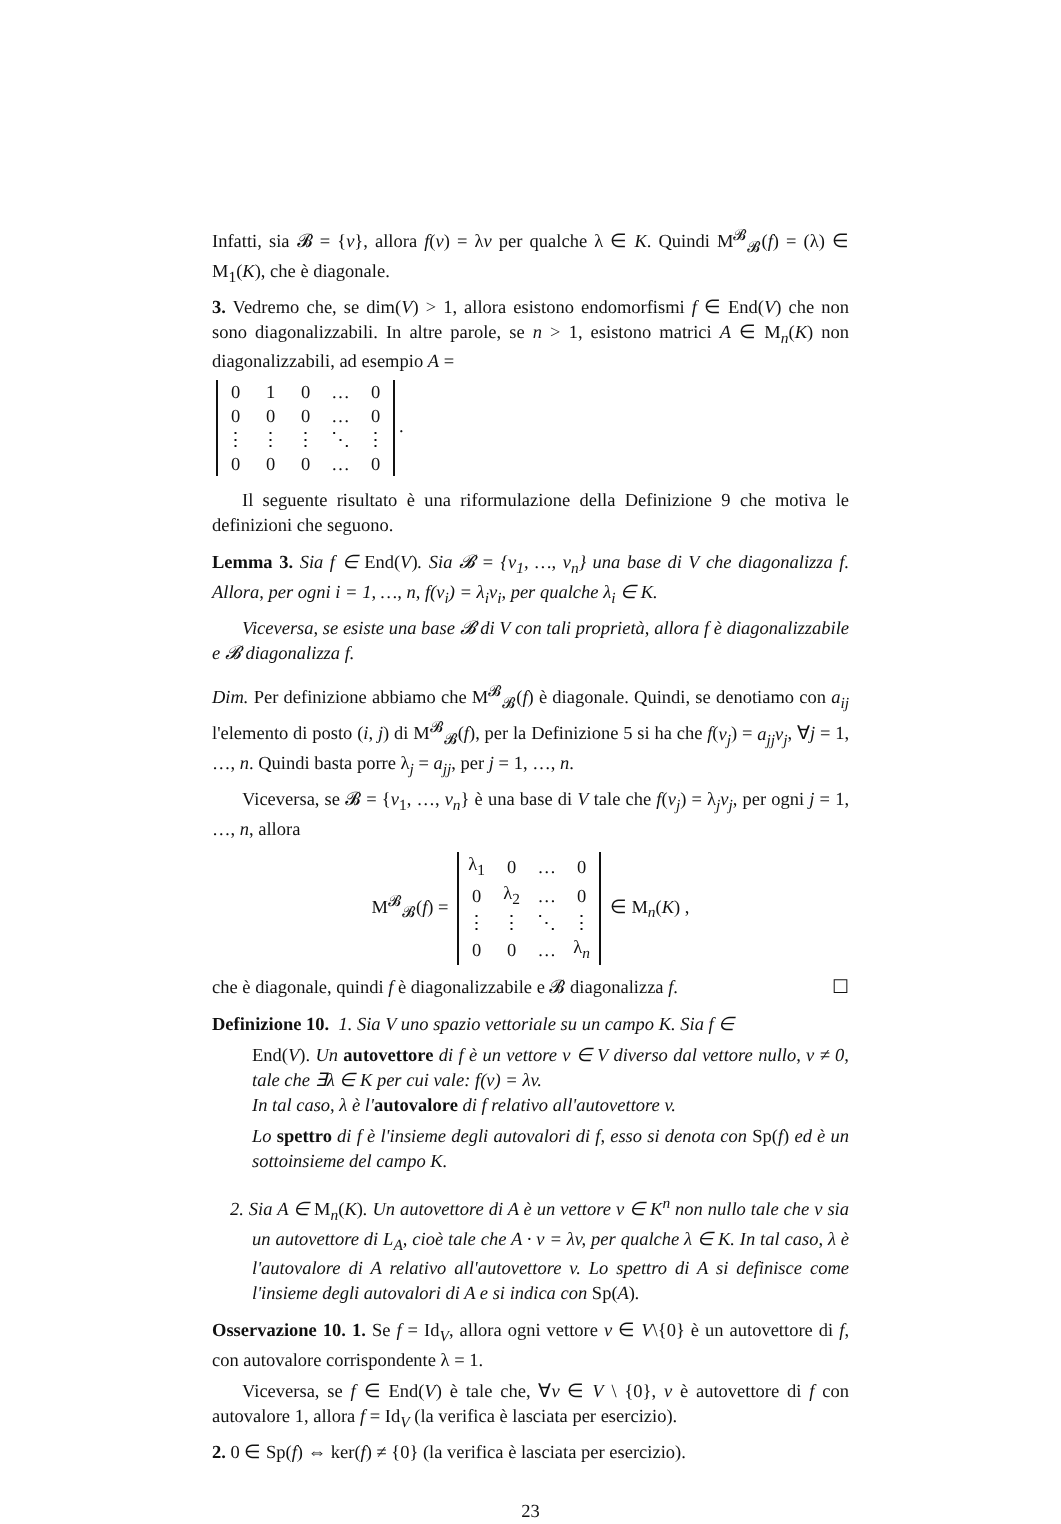Infatti, sia 𝓑 = {v}, allora f(v) = λv per qualche λ ∈ K. Quindi M<sup>𝓑</sup><sub>𝓑</sub>(f) = (λ) ∈ M<sub>1</sub>(K), che è diagonale.
3. Vedremo che, se dim(V) > 1, allora esistono endomorfismi f ∈ End(V) che non sono diagonalizzabili. In altre parole, se n > 1, esistono matrici A ∈ M<sub>n</sub>(K) non diagonalizzabili, ad esempio A =
| 0 | 1 | 0 | … | 0 |
| 0 | 0 | 0 | … | 0 |
| ⋮ | ⋮ | ⋮ | ⋱ | ⋮ |
| 0 | 0 | 0 | … | 0 |
.
Il seguente risultato è una riformulazione della Definizione 9 che motiva le definizioni che seguono.
Lemma 3. Sia f ∈ End(V). Sia 𝓑 = {v<sub>1</sub>, …, v<sub>n</sub>} una base di V che diagonalizza f. Allora, per ogni i = 1, …, n, f(v<sub>i</sub>) = λ<sub>i</sub>v<sub>i</sub>, per qualche λ<sub>i</sub> ∈ K.
Viceversa, se esiste una base 𝓑 di V con tali proprietà, allora f è diagonalizzabile e 𝓑 diagonalizza f.
Dim. Per definizione abbiamo che M<sup>𝓑</sup><sub>𝓑</sub>(f) è diagonale. Quindi, se denotiamo con a<sub>ij</sub> l'elemento di posto (i, j) di M<sup>𝓑</sup><sub>𝓑</sub>(f), per la Definizione 5 si ha che f(v<sub>j</sub>) = a<sub>jj</sub>v<sub>j</sub>, ∀j = 1, …, n. Quindi basta porre λ<sub>j</sub> = a<sub>jj</sub>, per j = 1, …, n.
Viceversa, se 𝓑 = {v<sub>1</sub>, …, v<sub>n</sub>} è una base di V tale che f(v<sub>j</sub>) = λ<sub>j</sub>v<sub>j</sub>, per ogni j = 1, …, n, allora
M<sup>𝓑</sup><sub>𝓑</sub>(f) =
| λ<sub>1</sub> | 0 | … | 0 |
| 0 | λ<sub>2</sub> | … | 0 |
| ⋮ | ⋮ | ⋱ | ⋮ |
| 0 | 0 | … | λ<sub>n</sub> |
∈ M<sub>n</sub>(K) ,
che è diagonale, quindi f è diagonalizzabile e 𝓑 diagonalizza f. ☐
Definizione 10. 1. Sia V uno spazio vettoriale su un campo K. Sia f ∈
End(V). Un autovettore di f è un vettore v ∈ V diverso dal vettore nullo, v ≠ 0, tale che ∃λ ∈ K per cui vale: f(v) = λv.
In tal caso, λ è l'autovalore di f relativo all'autovettore v.
Lo spettro di f è l'insieme degli autovalori di f, esso si denota con Sp(f) ed è un sottoinsieme del campo K.
2. Sia A ∈ M<sub>n</sub>(K). Un autovettore di A è un vettore v ∈ K<sup>n</sup> non nullo tale che v sia un autovettore di L<sub>A</sub>, cioè tale che A · v = λv, per qualche λ ∈ K. In tal caso, λ è l'autovalore di A relativo all'autovettore v. Lo spettro di A si definisce come l'insieme degli autovalori di A e si indica con Sp(A).
Osservazione 10. 1. Se f = Id<sub>V</sub>, allora ogni vettore v ∈ V\{0} è un autovettore di f, con autovalore corrispondente λ = 1.
Viceversa, se f ∈ End(V) è tale che, ∀v ∈ V \ {0}, v è autovettore di f con autovalore 1, allora f = Id<sub>V</sub> (la verifica è lasciata per esercizio).
2. 0 ∈ Sp(f) ⇔ ker(f) ≠ {0} (la verifica è lasciata per esercizio).
23